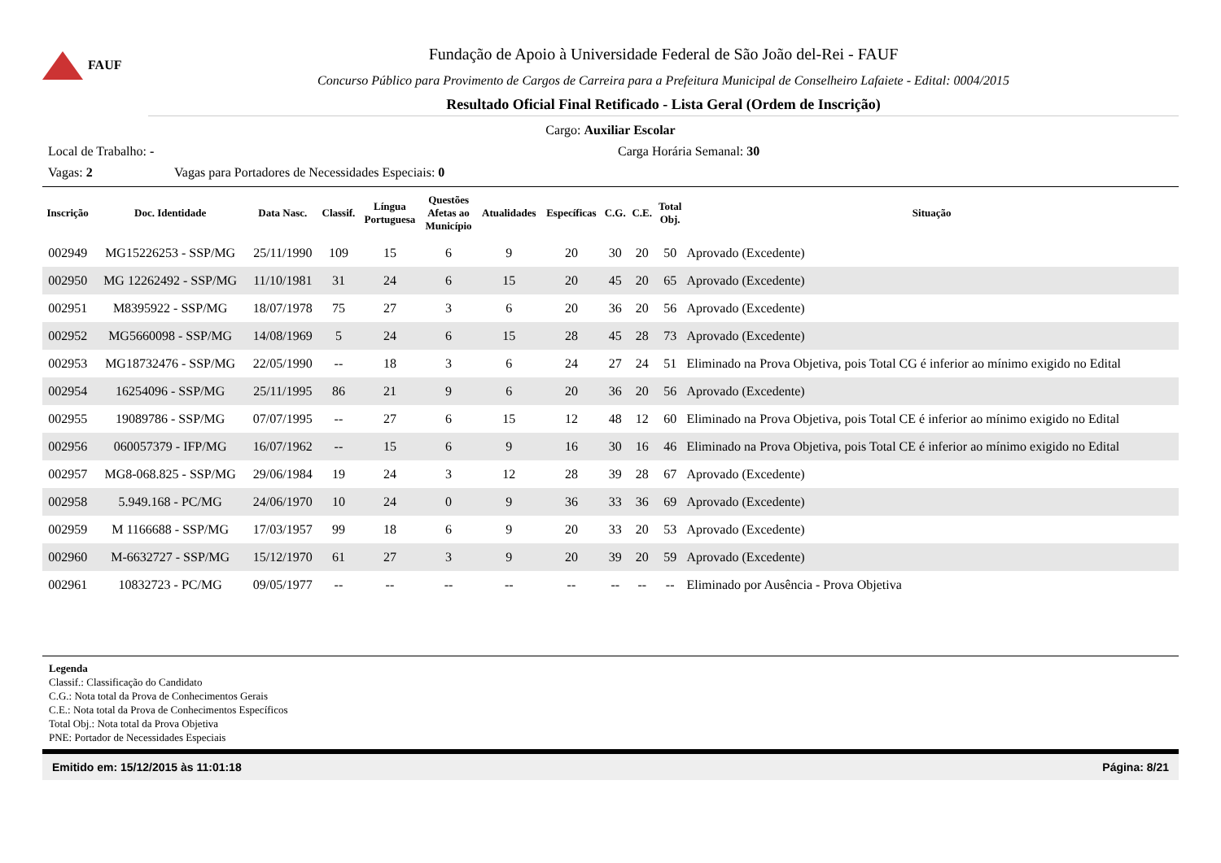FAUF
Fundação de Apoio à Universidade Federal de São João del-Rei - FAUF
Concurso Público para Provimento de Cargos de Carreira para a Prefeitura Municipal de Conselheiro Lafaiete - Edital: 0004/2015
Resultado Oficial Final Retificado - Lista Geral (Ordem de Inscrição)
Cargo: Auxiliar Escolar
Local de Trabalho: - Carga Horária Semanal: 30
Vagas: 2 Vagas para Portadores de Necessidades Especiais: 0
| Inscrição | Doc. Identidade | Data Nasc. | Classif. | Língua Portuguesa | Questões Afetas ao Município | Atualidades | Específicas | C.G. | C.E. | Total Obj. | Situação |
| --- | --- | --- | --- | --- | --- | --- | --- | --- | --- | --- | --- |
| 002949 | MG15226253 - SSP/MG | 25/11/1990 | 109 | 15 | 6 | 9 | 20 | 30 | 20 | 50 | Aprovado (Excedente) |
| 002950 | MG 12262492 - SSP/MG | 11/10/1981 | 31 | 24 | 6 | 15 | 20 | 45 | 20 | 65 | Aprovado (Excedente) |
| 002951 | M8395922 - SSP/MG | 18/07/1978 | 75 | 27 | 3 | 6 | 20 | 36 | 20 | 56 | Aprovado (Excedente) |
| 002952 | MG5660098 - SSP/MG | 14/08/1969 | 5 | 24 | 6 | 15 | 28 | 45 | 28 | 73 | Aprovado (Excedente) |
| 002953 | MG18732476 - SSP/MG | 22/05/1990 | -- | 18 | 3 | 6 | 24 | 27 | 24 | 51 | Eliminado na Prova Objetiva, pois Total CG é inferior ao mínimo exigido no Edital |
| 002954 | 16254096 - SSP/MG | 25/11/1995 | 86 | 21 | 9 | 6 | 20 | 36 | 20 | 56 | Aprovado (Excedente) |
| 002955 | 19089786 - SSP/MG | 07/07/1995 | -- | 27 | 6 | 15 | 12 | 48 | 12 | 60 | Eliminado na Prova Objetiva, pois Total CE é inferior ao mínimo exigido no Edital |
| 002956 | 060057379 - IFP/MG | 16/07/1962 | -- | 15 | 6 | 9 | 16 | 30 | 16 | 46 | Eliminado na Prova Objetiva, pois Total CE é inferior ao mínimo exigido no Edital |
| 002957 | MG8-068.825 - SSP/MG | 29/06/1984 | 19 | 24 | 3 | 12 | 28 | 39 | 28 | 67 | Aprovado (Excedente) |
| 002958 | 5.949.168 - PC/MG | 24/06/1970 | 10 | 24 | 0 | 9 | 36 | 33 | 36 | 69 | Aprovado (Excedente) |
| 002959 | M 1166688 - SSP/MG | 17/03/1957 | 99 | 18 | 6 | 9 | 20 | 33 | 20 | 53 | Aprovado (Excedente) |
| 002960 | M-6632727 - SSP/MG | 15/12/1970 | 61 | 27 | 3 | 9 | 20 | 39 | 20 | 59 | Aprovado (Excedente) |
| 002961 | 10832723 - PC/MG | 09/05/1977 | -- | -- | -- | -- | -- | -- | -- | -- | Eliminado por Ausência - Prova Objetiva |
Legenda
Classif.: Classificação do Candidato
C.G.: Nota total da Prova de Conhecimentos Gerais
C.E.: Nota total da Prova de Conhecimentos Específicos
Total Obj.: Nota total da Prova Objetiva
PNE: Portador de Necessidades Especiais
Emitido em: 15/12/2015 às 11:01:18 Página: 8/21